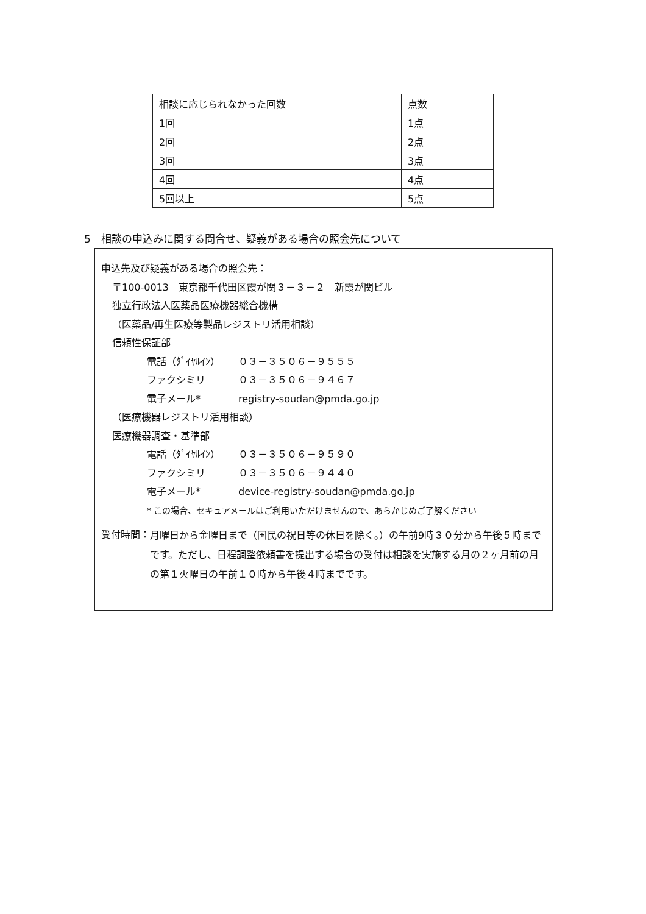| 相談に応じられなかった回数 | 点数 |
| 1回 | 1点 |
| 2回 | 2点 |
| 3回 | 3点 |
| 4回 | 4点 |
| 5回以上 | 5点 |
5　相談の申込みに関する問合せ、疑義がある場合の照会先について
申込先及び疑義がある場合の照会先：
〒100-0013　東京都千代田区霞が関３－３－２　新霞が関ビル
独立行政法人医薬品医療機器総合機構
（医薬品/再生医療等製品レジストリ活用相談）
信頼性保証部
電話（ﾀﾞｲﾔﾙｲﾝ） ０３－３５０６－９５５５
ファクシミリ ０３－３５０６－９４６７
電子メール* registry-soudan@pmda.go.jp
（医療機器レジストリ活用相談）
医療機器調査・基準部
電話（ﾀﾞｲﾔﾙｲﾝ） ０３－３５０６－９５９０
ファクシミリ ０３－３５０６－９４４０
電子メール* device-registry-soudan@pmda.go.jp
* この場合、セキュアメールはご利用いただけませんので、あらかじめご了解ください
受付時間： 月曜日から金曜日まで（国民の祝日等の休日を除く。）の午前9時３０分から午後５時までです。ただし、日程調整依頼書を提出する場合の受付は相談を実施する月の２ヶ月前の月の第１火曜日の午前１０時から午後４時までです。